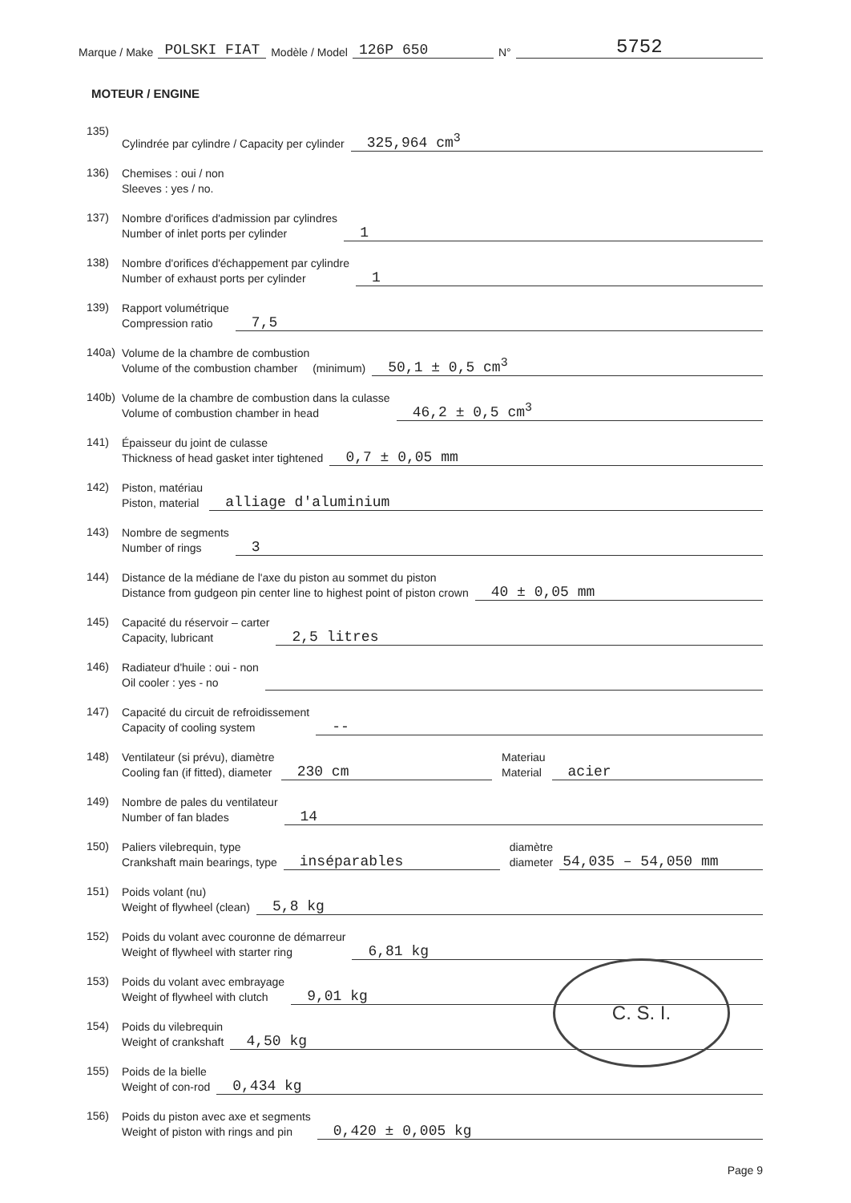Marque / Make POLSKI FIAT Modèle / Model 126P 650 N° 5752
MOTEUR / ENGINE
135) Cylindrée par cylindre / Capacity per cylinder 325,964 cm<sup>3</sup>
136) Chemises : oui / non
Sleeves : yes / no.
137) Nombre d'orifices d'admission par cylindres
Number of inlet ports per cylinder 1
138) Nombre d'orifices d'échappement par cylindre
Number of exhaust ports per cylinder 1
139) Rapport volumétrique
Compression ratio 7,5
140a) Volume de la chambre de combustion
Volume of the combustion chamber (minimum) 50,1 ± 0,5 cm<sup>3</sup>
140b) Volume de la chambre de combustion dans la culasse
Volume of combustion chamber in head 46,2 ± 0,5 cm<sup>3</sup>
141) Épaisseur du joint de culasse
Thickness of head gasket inter tightened 0,7 ± 0,05 mm
142) Piston, matériau
Piston, material alliage d'aluminium
143) Nombre de segments
Number of rings 3
144) Distance de la médiane de l'axe du piston au sommet du piston
Distance from gudgeon pin center line to highest point of piston crown 40 ± 0,05 mm
145) Capacité du réservoir – carter
Capacity, lubricant 2,5 litres
146) Radiateur d'huile : oui - non
Oil cooler : yes - no
147) Capacité du circuit de refroidissement
Capacity of cooling system --
148) Ventilateur (si prévu), diamètre
Cooling fan (if fitted), diameter 230 cm Materiau
Material acier
149) Nombre de pales du ventilateur
Number of fan blades 14
150) Paliers vilebrequin, type
Crankshaft main bearings, type inséparables diamètre
diameter 54,035 – 54,050 mm
151) Poids volant (nu)
Weight of flywheel (clean) 5,8 kg
152) Poids du volant avec couronne de démarreur
Weight of flywheel with starter ring 6,81 kg
153) Poids du volant avec embrayage
Weight of flywheel with clutch 9,01 kg
154) Poids du vilebrequin
Weight of crankshaft 4,50 kg
155) Poids de la bielle
Weight of con-rod 0,434 kg
156) Poids du piston avec axe et segments
Weight of piston with rings and pin 0,420 ± 0,005 kg
Page 9
C. S. I.